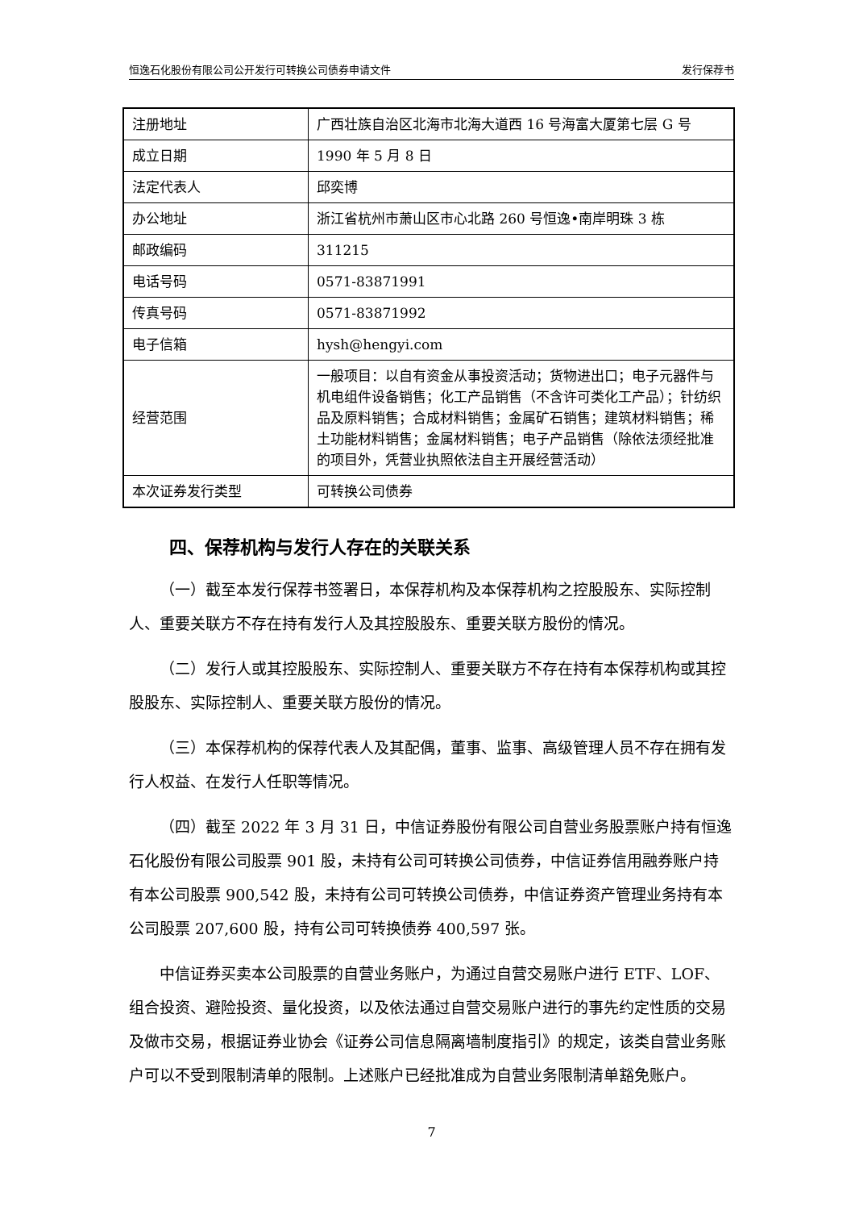恒逸石化股份有限公司公开发行可转换公司债券申请文件 发行保荐书
| 注册地址 | 广西壮族自治区北海市北海大道西 16 号海富大厦第七层 G 号 |
| 成立日期 | 1990 年 5 月 8 日 |
| 法定代表人 | 邱奕博 |
| 办公地址 | 浙江省杭州市萧山区市心北路 260 号恒逸•南岸明珠 3 栋 |
| 邮政编码 | 311215 |
| 电话号码 | 0571-83871991 |
| 传真号码 | 0571-83871992 |
| 电子信箱 | hysh@hengyi.com |
| 经营范围 | 一般项目：以自有资金从事投资活动；货物进出口；电子元器件与机电组件设备销售；化工产品销售（不含许可类化工产品）；针纺织品及原料销售；合成材料销售；金属矿石销售；建筑材料销售；稀土功能材料销售；金属材料销售；电子产品销售（除依法须经批准的项目外，凭营业执照依法自主开展经营活动） |
| 本次证券发行类型 | 可转换公司债券 |
四、保荐机构与发行人存在的关联关系
（一）截至本发行保荐书签署日，本保荐机构及本保荐机构之控股股东、实际控制人、重要关联方不存在持有发行人及其控股股东、重要关联方股份的情况。
（二）发行人或其控股股东、实际控制人、重要关联方不存在持有本保荐机构或其控股股东、实际控制人、重要关联方股份的情况。
（三）本保荐机构的保荐代表人及其配偶，董事、监事、高级管理人员不存在拥有发行人权益、在发行人任职等情况。
（四）截至 2022 年 3 月 31 日，中信证券股份有限公司自营业务股票账户持有恒逸石化股份有限公司股票 901 股，未持有公司可转换公司债券，中信证券信用融券账户持有本公司股票 900,542 股，未持有公司可转换公司债券，中信证券资产管理业务持有本公司股票 207,600 股，持有公司可转换债券 400,597 张。
中信证券买卖本公司股票的自营业务账户，为通过自营交易账户进行 ETF、LOF、组合投资、避险投资、量化投资，以及依法通过自营交易账户进行的事先约定性质的交易及做市交易，根据证券业协会《证券公司信息隔离墙制度指引》的规定，该类自营业务账户可以不受到限制清单的限制。上述账户已经批准成为自营业务限制清单豁免账户。
7